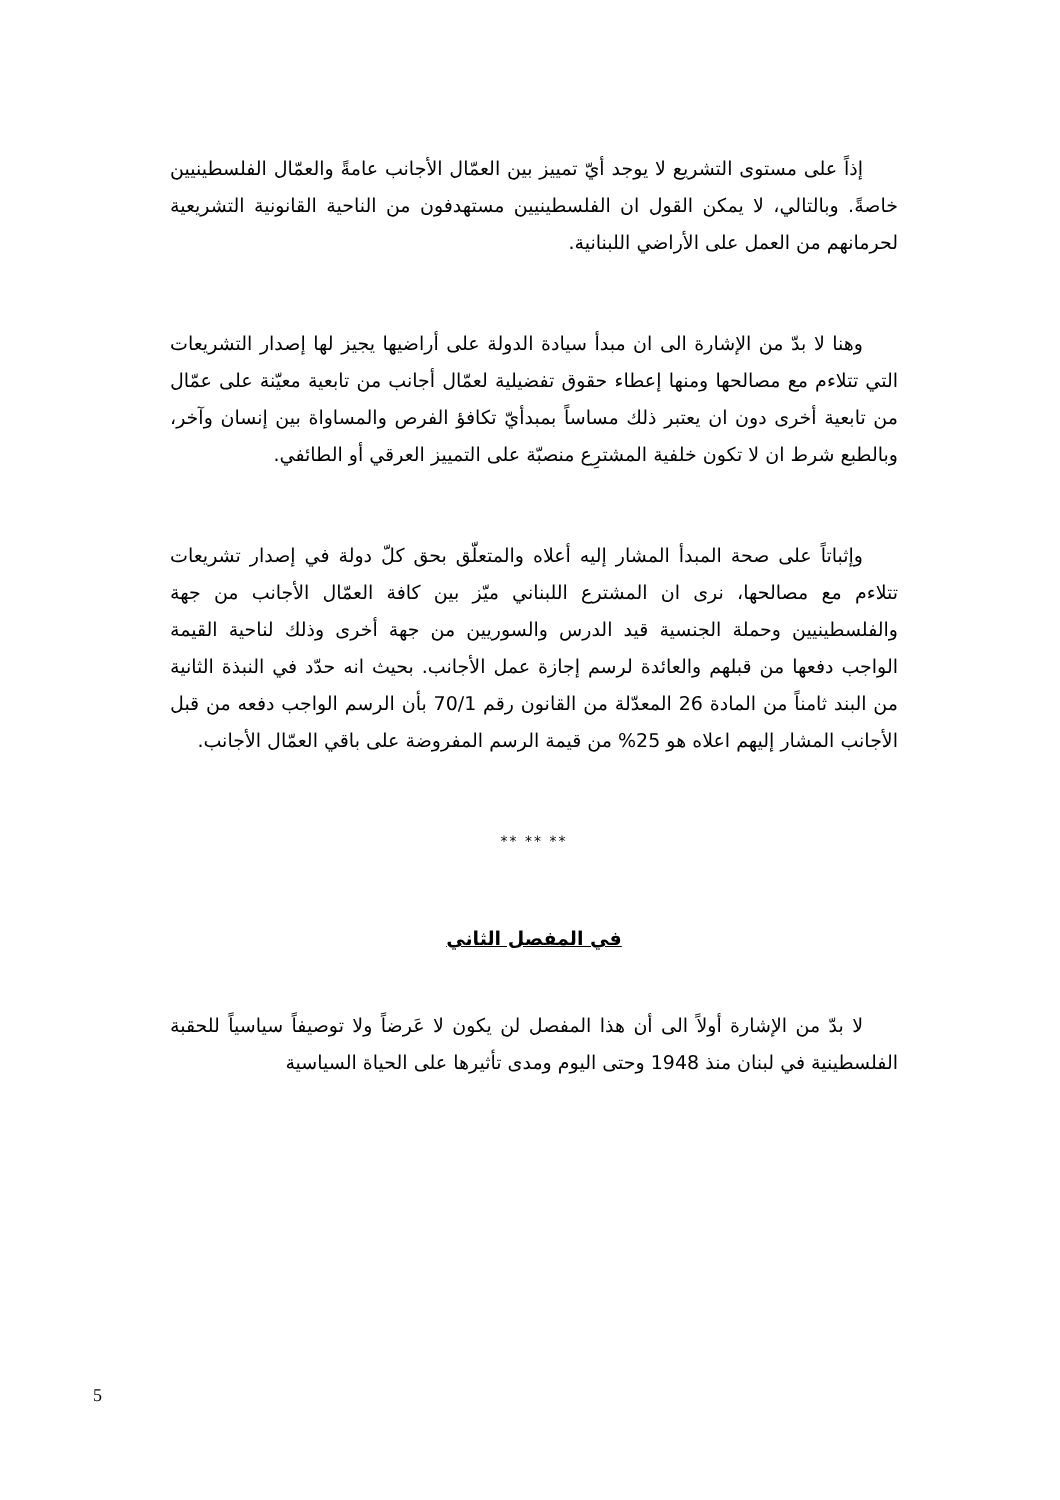إذاً على مستوى التشريع لا يوجد أيّ تمييز بين العمّال الأجانب عامةً والعمّال الفلسطينيين خاصةً. وبالتالي، لا يمكن القول ان الفلسطينيين مستهدفون من الناحية القانونية التشريعية لحرمانهم من العمل على الأراضي اللبنانية.
وهنا لا بدّ من الإشارة الى ان مبدأ سيادة الدولة على أراضيها يجيز لها إصدار التشريعات التي تتلاءم مع مصالحها ومنها إعطاء حقوق تفضيلية لعمّال أجانب من تابعية معيّنة على عمّال من تابعية أخرى دون ان يعتبر ذلك مساساً بمبدأيّ تكافؤ الفرص والمساواة بين إنسان وآخر، وبالطبع شرط ان لا تكون خلفية المشترِع منصبّة على التمييز العرقي أو الطائفي.
وإثباتاً على صحة المبدأ المشار إليه أعلاه والمتعلّق بحق كلّ دولة في إصدار تشريعات تتلاءم مع مصالحها، نرى ان المشترع اللبناني ميّز بين كافة العمّال الأجانب من جهة والفلسطينيين وحملة الجنسية قيد الدرس والسوريين من جهة أخرى وذلك لناحية القيمة الواجب دفعها من قبلهم والعائدة لرسم إجازة عمل الأجانب. بحيث انه حدّد في النبذة الثانية من البند ثامناً من المادة 26 المعدّلة من القانون رقم 70/1 بأن الرسم الواجب دفعه من قبل الأجانب المشار إليهم اعلاه هو 25% من قيمة الرسم المفروضة على باقي العمّال الأجانب.
** ** **
في المفصل الثاني
لا بدّ من الإشارة أولاً الى أن هذا المفصل لن يكون لا عَرضاً ولا توصيفاً سياسياً للحقبة الفلسطينية في لبنان منذ 1948 وحتى اليوم ومدى تأثيرها على الحياة السياسية
5